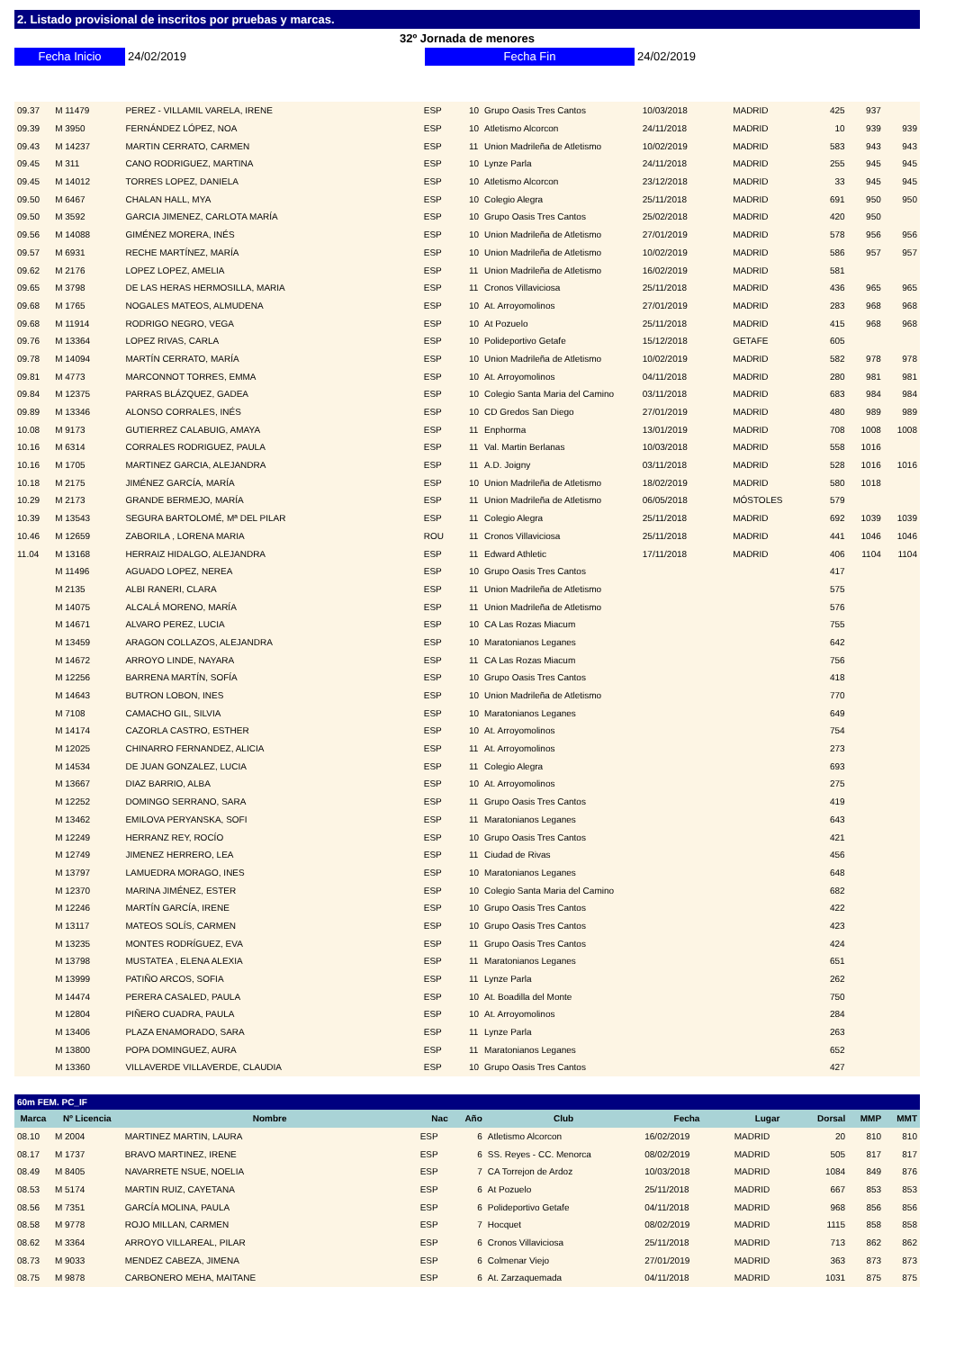2. Listado provisional de inscritos por pruebas y marcas.
32º Jornada de menores
Fecha Inicio 24/02/2019 Fecha Fin 24/02/2019
| 09.37 | M 11479 | PEREZ - VILLAMIL VARELA, IRENE | ESP | 10 | Grupo Oasis Tres Cantos | 10/03/2018 | MADRID | 425 | 937 | |
| 09.39 | M 3950 | FERNÁNDEZ LÓPEZ, NOA | ESP | 10 | Atletismo Alcorcon | 24/11/2018 | MADRID | 10 | 939 | 939 |
| 09.43 | M 14237 | MARTIN CERRATO, CARMEN | ESP | 11 | Union Madrileña de Atletismo | 10/02/2019 | MADRID | 583 | 943 | 943 |
| 09.45 | M 311 | CANO RODRIGUEZ, MARTINA | ESP | 10 | Lynze Parla | 24/11/2018 | MADRID | 255 | 945 | 945 |
| 09.45 | M 14012 | TORRES LOPEZ, DANIELA | ESP | 10 | Atletismo Alcorcon | 23/12/2018 | MADRID | 33 | 945 | 945 |
| 09.50 | M 6467 | CHALAN HALL, MYA | ESP | 10 | Colegio Alegra | 25/11/2018 | MADRID | 691 | 950 | 950 |
| 09.50 | M 3592 | GARCIA JIMENEZ, CARLOTA MARÍA | ESP | 10 | Grupo Oasis Tres Cantos | 25/02/2018 | MADRID | 420 | 950 | |
| 09.56 | M 14088 | GIMÉNEZ MORERA, INÉS | ESP | 10 | Union Madrileña de Atletismo | 27/01/2019 | MADRID | 578 | 956 | 956 |
| 09.57 | M 6931 | RECHE MARTÍNEZ, MARÍA | ESP | 10 | Union Madrileña de Atletismo | 10/02/2019 | MADRID | 586 | 957 | 957 |
| 09.62 | M 2176 | LOPEZ LOPEZ, AMELIA | ESP | 11 | Union Madrileña de Atletismo | 16/02/2019 | MADRID | 581 | | |
| 09.65 | M 3798 | DE LAS HERAS HERMOSILLA, MARIA | ESP | 11 | Cronos Villaviciosa | 25/11/2018 | MADRID | 436 | 965 | 965 |
| 09.68 | M 1765 | NOGALES MATEOS, ALMUDENA | ESP | 10 | At. Arroyomolinos | 27/01/2019 | MADRID | 283 | 968 | 968 |
| 09.68 | M 11914 | RODRIGO NEGRO, VEGA | ESP | 10 | At Pozuelo | 25/11/2018 | MADRID | 415 | 968 | 968 |
| 09.76 | M 13364 | LOPEZ RIVAS, CARLA | ESP | 10 | Polideportivo Getafe | 15/12/2018 | GETAFE | 605 | | |
| 09.78 | M 14094 | MARTÍN CERRATO, MARÍA | ESP | 10 | Union Madrileña de Atletismo | 10/02/2019 | MADRID | 582 | 978 | 978 |
| 09.81 | M 4773 | MARCONNOT TORRES, EMMA | ESP | 10 | At. Arroyomolinos | 04/11/2018 | MADRID | 280 | 981 | 981 |
| 09.84 | M 12375 | PARRAS BLÁZQUEZ, GADEA | ESP | 10 | Colegio Santa Maria del Camino | 03/11/2018 | MADRID | 683 | 984 | 984 |
| 09.89 | M 13346 | ALONSO CORRALES, INÉS | ESP | 10 | CD Gredos San Diego | 27/01/2019 | MADRID | 480 | 989 | 989 |
| 10.08 | M 9173 | GUTIERREZ CALABUIG, AMAYA | ESP | 11 | Enphorma | 13/01/2019 | MADRID | 708 | 1008 | 1008 |
| 10.16 | M 6314 | CORRALES RODRIGUEZ, PAULA | ESP | 11 | Val. Martin Berlanas | 10/03/2018 | MADRID | 558 | 1016 | |
| 10.16 | M 1705 | MARTINEZ GARCIA, ALEJANDRA | ESP | 11 | A.D. Joigny | 03/11/2018 | MADRID | 528 | 1016 | 1016 |
| 10.18 | M 2175 | JIMÉNEZ GARCÍA, MARÍA | ESP | 10 | Union Madrileña de Atletismo | 18/02/2019 | MADRID | 580 | 1018 | |
| 10.29 | M 2173 | GRANDE BERMEJO, MARÍA | ESP | 11 | Union Madrileña de Atletismo | 06/05/2018 | MÓSTOLES | 579 | | |
| 10.39 | M 13543 | SEGURA BARTOLOMÉ, Mª DEL PILAR | ESP | 11 | Colegio Alegra | 25/11/2018 | MADRID | 692 | 1039 | 1039 |
| 10.46 | M 12659 | ZABORILA , LORENA MARIA | ROU | 11 | Cronos Villaviciosa | 25/11/2018 | MADRID | 441 | 1046 | 1046 |
| 11.04 | M 13168 | HERRAIZ HIDALGO, ALEJANDRA | ESP | 11 | Edward Athletic | 17/11/2018 | MADRID | 406 | 1104 | 1104 |
| | M 11496 | AGUADO LOPEZ, NEREA | ESP | 10 | Grupo Oasis Tres Cantos | | | 417 | | |
| | M 2135 | ALBI RANERI, CLARA | ESP | 11 | Union Madrileña de Atletismo | | | 575 | | |
| | M 14075 | ALCALÁ MORENO, MARÍA | ESP | 11 | Union Madrileña de Atletismo | | | 576 | | |
| | M 14671 | ALVARO PEREZ, LUCIA | ESP | 10 | CA Las Rozas Miacum | | | 755 | | |
| | M 13459 | ARAGON COLLAZOS, ALEJANDRA | ESP | 10 | Maratonianos Leganes | | | 642 | | |
| | M 14672 | ARROYO LINDE, NAYARA | ESP | 11 | CA Las Rozas Miacum | | | 756 | | |
| | M 12256 | BARRENA MARTÍN, SOFÍA | ESP | 10 | Grupo Oasis Tres Cantos | | | 418 | | |
| | M 14643 | BUTRON LOBON, INES | ESP | 10 | Union Madrileña de Atletismo | | | 770 | | |
| | M 7108 | CAMACHO GIL, SILVIA | ESP | 10 | Maratonianos Leganes | | | 649 | | |
| | M 14174 | CAZORLA CASTRO, ESTHER | ESP | 10 | At. Arroyomolinos | | | 754 | | |
| | M 12025 | CHINARRO FERNANDEZ, ALICIA | ESP | 11 | At. Arroyomolinos | | | 273 | | |
| | M 14534 | DE JUAN GONZALEZ, LUCIA | ESP | 11 | Colegio Alegra | | | 693 | | |
| | M 13667 | DIAZ BARRIO, ALBA | ESP | 10 | At. Arroyomolinos | | | 275 | | |
| | M 12252 | DOMINGO SERRANO, SARA | ESP | 11 | Grupo Oasis Tres Cantos | | | 419 | | |
| | M 13462 | EMILOVA PERYANSKA, SOFI | ESP | 11 | Maratonianos Leganes | | | 643 | | |
| | M 12249 | HERRANZ REY, ROCÍO | ESP | 10 | Grupo Oasis Tres Cantos | | | 421 | | |
| | M 12749 | JIMENEZ HERRERO, LEA | ESP | 11 | Ciudad de Rivas | | | 456 | | |
| | M 13797 | LAMUEDRA MORAGO, INES | ESP | 10 | Maratonianos Leganes | | | 648 | | |
| | M 12370 | MARINA JIMÉNEZ, ESTER | ESP | 10 | Colegio Santa Maria del Camino | | | 682 | | |
| | M 12246 | MARTÍN GARCÍA, IRENE | ESP | 10 | Grupo Oasis Tres Cantos | | | 422 | | |
| | M 13117 | MATEOS SOLÍS, CARMEN | ESP | 10 | Grupo Oasis Tres Cantos | | | 423 | | |
| | M 13235 | MONTES RODRÍGUEZ, EVA | ESP | 11 | Grupo Oasis Tres Cantos | | | 424 | | |
| | M 13798 | MUSTATEA , ELENA ALEXIA | ESP | 11 | Maratonianos Leganes | | | 651 | | |
| | M 13999 | PATIÑO ARCOS, SOFIA | ESP | 11 | Lynze Parla | | | 262 | | |
| | M 14474 | PERERA CASALED, PAULA | ESP | 10 | At. Boadilla del Monte | | | 750 | | |
| | M 12804 | PIÑERO CUADRA, PAULA | ESP | 10 | At. Arroyomolinos | | | 284 | | |
| | M 13406 | PLAZA ENAMORADO, SARA | ESP | 11 | Lynze Parla | | | 263 | | |
| | M 13800 | POPA DOMINGUEZ, AURA | ESP | 11 | Maratonianos Leganes | | | 652 | | |
| | M 13360 | VILLAVERDE VILLAVERDE, CLAUDIA | ESP | 10 | Grupo Oasis Tres Cantos | | | 427 | | |
60m FEM. PC_IF
| Marca | Nº Licencia | Nombre | Nac | Año | Club | Fecha | Lugar | Dorsal | MMP | MMT |
| --- | --- | --- | --- | --- | --- | --- | --- | --- | --- | --- |
| 08.10 | M 2004 | MARTINEZ MARTIN, LAURA | ESP | 6 | Atletismo Alcorcon | 16/02/2019 | MADRID | 20 | 810 | 810 |
| 08.17 | M 1737 | BRAVO MARTINEZ, IRENE | ESP | 6 | SS. Reyes - CC. Menorca | 08/02/2019 | MADRID | 505 | 817 | 817 |
| 08.49 | M 8405 | NAVARRETE NSUE, NOELIA | ESP | 7 | CA Torrejon de Ardoz | 10/03/2018 | MADRID | 1084 | 849 | 876 |
| 08.53 | M 5174 | MARTIN RUIZ, CAYETANA | ESP | 6 | At Pozuelo | 25/11/2018 | MADRID | 667 | 853 | 853 |
| 08.56 | M 7351 | GARCÍA MOLINA, PAULA | ESP | 6 | Polideportivo Getafe | 04/11/2018 | MADRID | 968 | 856 | 856 |
| 08.58 | M 9778 | ROJO MILLAN, CARMEN | ESP | 7 | Hocquet | 08/02/2019 | MADRID | 1115 | 858 | 858 |
| 08.62 | M 3364 | ARROYO VILLAREAL, PILAR | ESP | 6 | Cronos Villaviciosa | 25/11/2018 | MADRID | 713 | 862 | 862 |
| 08.73 | M 9033 | MENDEZ CABEZA, JIMENA | ESP | 6 | Colmenar Viejo | 27/01/2019 | MADRID | 363 | 873 | 873 |
| 08.75 | M 9878 | CARBONERO MEHA, MAITANE | ESP | 6 | At. Zarzaquemada | 04/11/2018 | MADRID | 1031 | 875 | 875 |